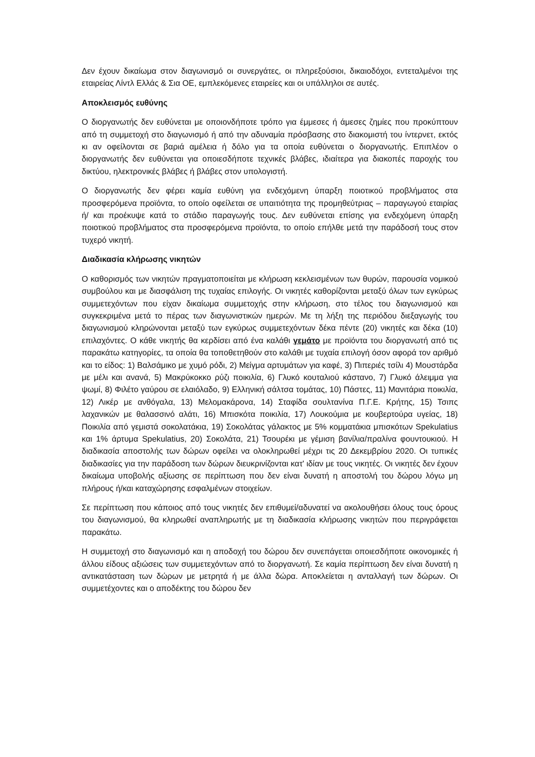Δεν έχουν δικαίωμα στον διαγωνισμό οι συνεργάτες, οι πληρεξούσιοι, δικαιοδόχοι, εντεταλμένοι της εταιρείας Λίντλ Ελλάς & Σια ΟΕ, εμπλεκόμενες εταιρείες και οι υπάλληλοι σε αυτές.
Αποκλεισμός ευθύνης
Ο διοργανωτής δεν ευθύνεται με οποιονδήποτε τρόπο για έμμεσες ή άμεσες ζημίες που προκύπτουν από τη συμμετοχή στο διαγωνισμό ή από την αδυναμία πρόσβασης στο διακομιστή του ίντερνετ, εκτός κι αν οφείλονται σε βαριά αμέλεια ή δόλο για τα οποία ευθύνεται ο διοργανωτής. Επιπλέον ο διοργανωτής δεν ευθύνεται για οποιεσδήποτε τεχνικές βλάβες, ιδιαίτερα για διακοπές παροχής του δικτύου, ηλεκτρονικές βλάβες ή βλάβες στον υπολογιστή.
Ο διοργανωτής δεν φέρει καμία ευθύνη για ενδεχόμενη ύπαρξη ποιοτικού προβλήματος στα προσφερόμενα προϊόντα, το οποίο οφείλεται σε υπαιτιότητα της προμηθεύτριας – παραγωγού εταιρίας ή/ και προέκυψε κατά το στάδιο παραγωγής τους. Δεν ευθύνεται επίσης για ενδεχόμενη ύπαρξη ποιοτικού προβλήματος στα προσφερόμενα προϊόντα, το οποίο επήλθε μετά την παράδοσή τους στον τυχερό νικητή.
Διαδικασία κλήρωσης νικητών
Ο καθορισμός των νικητών πραγματοποιείται με κλήρωση κεκλεισμένων των θυρών, παρουσία νομικού συμβούλου και με διασφάλιση της τυχαίας επιλογής. Οι νικητές καθορίζονται μεταξύ όλων των εγκύρως συμμετεχόντων που είχαν δικαίωμα συμμετοχής στην κλήρωση, στο τέλος του διαγωνισμού και συγκεκριμένα μετά το πέρας των διαγωνιστικών ημερών. Με τη λήξη της περιόδου διεξαγωγής του διαγωνισμού κληρώνονται μεταξύ των εγκύρως συμμετεχόντων δέκα πέντε (20) νικητές και δέκα (10) επιλαχόντες. Ο κάθε νικητής θα κερδίσει από ένα καλάθι γεμάτο με προϊόντα του διοργανωτή από τις παρακάτω κατηγορίες, τα οποία θα τοποθετηθούν στο καλάθι με τυχαία επιλογή όσον αφορά τον αριθμό και το είδος: 1) Βαλσάμικο με χυμό ρόδι, 2) Μείγμα αρτυμάτων για καφέ, 3) Πιπεριές τσίλι 4) Μουστάρδα με μέλι και ανανά, 5) Μακρύκοκκο ρύζι ποικιλία, 6) Γλυκό κουταλιού κάστανο, 7) Γλυκό άλειμμα για ψωμί, 8) Φιλέτο γαύρου σε ελαιόλαδο, 9) Ελληνική σάλτσα τομάτας, 10) Πάστες, 11) Μανιτάρια ποικιλία, 12) Λικέρ με ανθόγαλα, 13) Μελομακάρονα, 14) Σταφίδα σουλτανίνα Π.Γ.Ε. Κρήτης, 15) Τσιπς λαχανικών με θαλασσινό αλάτι, 16) Μπισκότα ποικιλία, 17) Λουκούμια με κουβερτούρα υγείας, 18) Ποικιλία από γεμιστά σοκολατάκια, 19) Σοκολάτας γάλακτος με 5% κομματάκια μπισκότων Spekulatius και 1% άρτυμα Spekulatius, 20) Σοκολάτα, 21) Τσουρέκι με γέμιση βανίλια/πραλίνα φουντουκιού. Η διαδικασία αποστολής των δώρων οφείλει να ολοκληρωθεί μέχρι τις 20 Δεκεμβρίου 2020. Οι τυπικές διαδικασίες για την παράδοση των δώρων διευκρινίζονται κατ' ιδίαν με τους νικητές. Οι νικητές δεν έχουν δικαίωμα υποβολής αξίωσης σε περίπτωση που δεν είναι δυνατή η αποστολή του δώρου λόγω μη πλήρους ή/και καταχώρησης εσφαλμένων στοιχείων.
Σε περίπτωση που κάποιος από τους νικητές δεν επιθυμεί/αδυνατεί να ακολουθήσει όλους τους όρους του διαγωνισμού, θα κληρωθεί αναπληρωτής με τη διαδικασία κλήρωσης νικητών που περιγράφεται παρακάτω.
Η συμμετοχή στο διαγωνισμό και η αποδοχή του δώρου δεν συνεπάγεται οποιεσδήποτε οικονομικές ή άλλου είδους αξιώσεις των συμμετεχόντων από το διοργανωτή. Σε καμία περίπτωση δεν είναι δυνατή η αντικατάσταση των δώρων με μετρητά ή με άλλα δώρα. Αποκλείεται η ανταλλαγή των δώρων. Οι συμμετέχοντες και ο αποδέκτης του δώρου δεν